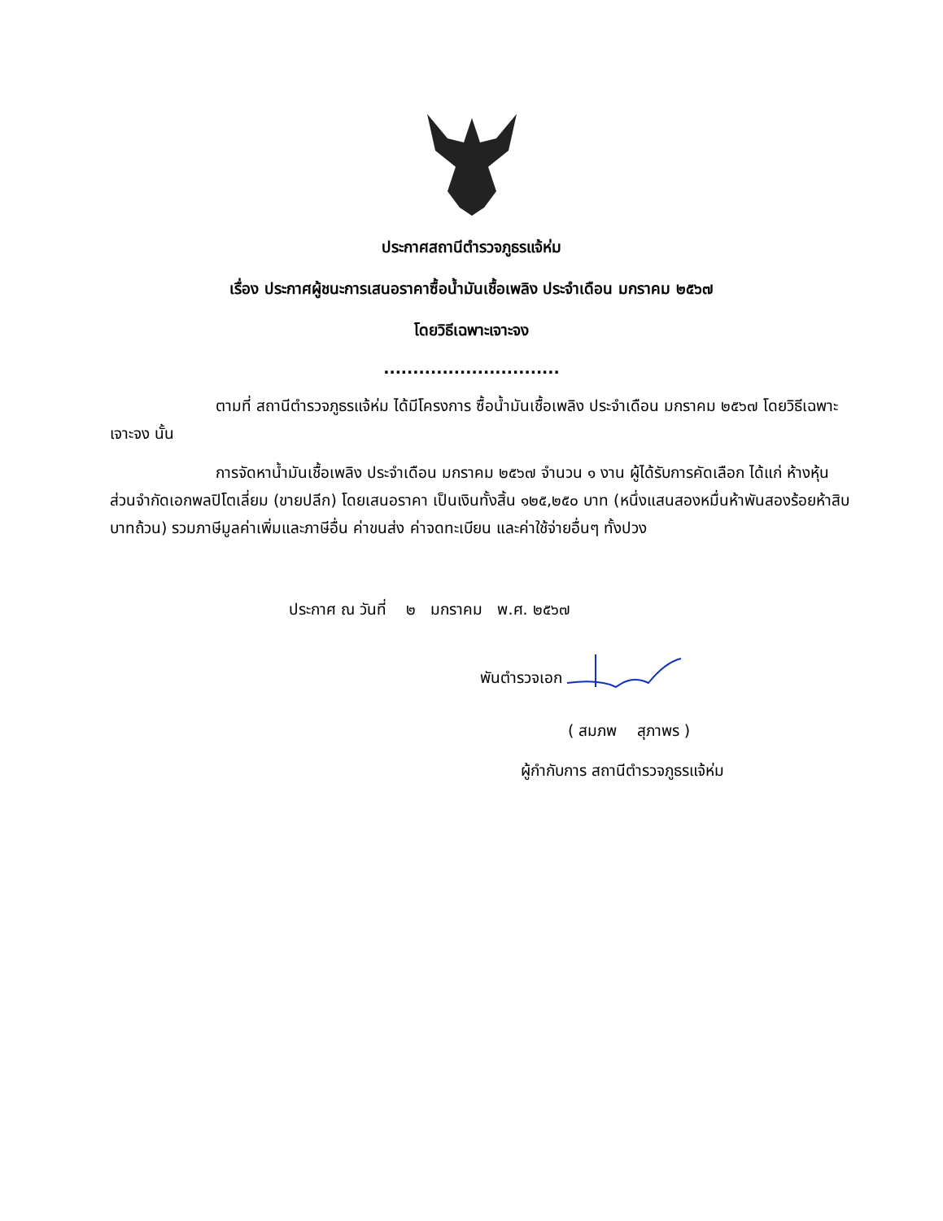ประกาศสถานีตำรวจภูธรแจ้ห่ม
เรื่อง ประกาศผู้ชนะการเสนอราคาซื้อน้ำมันเชื้อเพลิง ประจำเดือน มกราคม ๒๕๖๗
โดยวิธีเฉพาะเจาะจง
..............................
ตามที่ สถานีตำรวจภูธรแจ้ห่ม ได้มีโครงการ ซื้อน้ำมันเชื้อเพลิง ประจำเดือน มกราคม ๒๕๖๗ โดยวิธีเฉพาะเจาะจง นั้น
การจัดหาน้ำมันเชื้อเพลิง ประจำเดือน มกราคม ๒๕๖๗ จำนวน ๑ งาน ผู้ได้รับการคัดเลือก ได้แก่ ห้างหุ้นส่วนจำกัดเอกพลปิโตเลี่ยม (ขายปลีก) โดยเสนอราคา เป็นเงินทั้งสิ้น ๑๒๕,๒๕๐ บาท (หนึ่งแสนสองหมื่นห้าพันสองร้อยห้าสิบบาทถ้วน) รวมภาษีมูลค่าเพิ่มและภาษีอื่น ค่าขนส่ง ค่าจดทะเบียน และค่าใช้จ่ายอื่นๆ ทั้งปวง
ประกาศ ณ วันที่ ๒ มกราคม พ.ศ. ๒๕๖๗
พันตำรวจเอก
( สมภพ สุภาพร )
ผู้กำกับการ สถานีตำรวจภูธรแจ้ห่ม